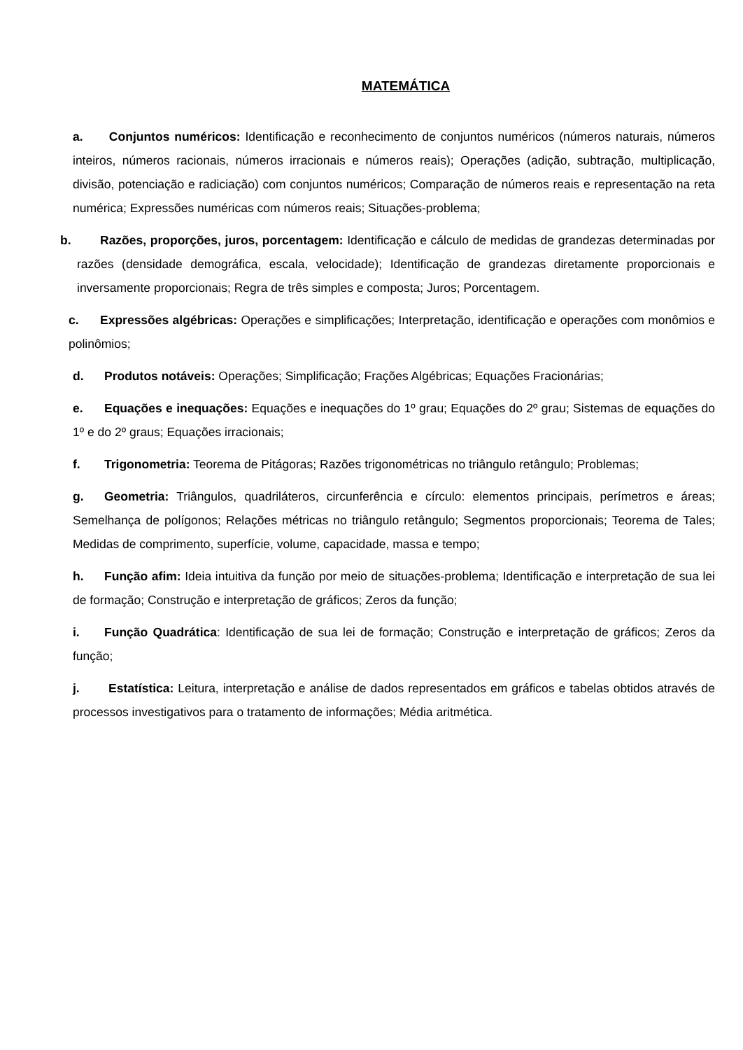MATEMÁTICA
a. Conjuntos numéricos: Identificação e reconhecimento de conjuntos numéricos (números naturais, números inteiros, números racionais, números irracionais e números reais); Operações (adição, subtração, multiplicação, divisão, potenciação e radiciação) com conjuntos numéricos; Comparação de números reais e representação na reta numérica; Expressões numéricas com números reais; Situações-problema;
b. Razões, proporções, juros, porcentagem: Identificação e cálculo de medidas de grandezas determinadas por razões (densidade demográfica, escala, velocidade); Identificação de grandezas diretamente proporcionais e inversamente proporcionais; Regra de três simples e composta; Juros; Porcentagem.
c. Expressões algébricas: Operações e simplificações; Interpretação, identificação e operações com monômios e polinômios;
d. Produtos notáveis: Operações; Simplificação; Frações Algébricas; Equações Fracionárias;
e. Equações e inequações: Equações e inequações do 1º grau; Equações do 2º grau; Sistemas de equações do 1º e do 2º graus; Equações irracionais;
f. Trigonometria: Teorema de Pitágoras; Razões trigonométricas no triângulo retângulo; Problemas;
g. Geometria: Triângulos, quadriláteros, circunferência e círculo: elementos principais, perímetros e áreas; Semelhança de polígonos; Relações métricas no triângulo retângulo; Segmentos proporcionais; Teorema de Tales; Medidas de comprimento, superfície, volume, capacidade, massa e tempo;
h. Função afim: Ideia intuitiva da função por meio de situações-problema; Identificação e interpretação de sua lei de formação; Construção e interpretação de gráficos; Zeros da função;
i. Função Quadrática: Identificação de sua lei de formação; Construção e interpretação de gráficos; Zeros da função;
j. Estatística: Leitura, interpretação e análise de dados representados em gráficos e tabelas obtidos através de processos investigativos para o tratamento de informações; Média aritmética.